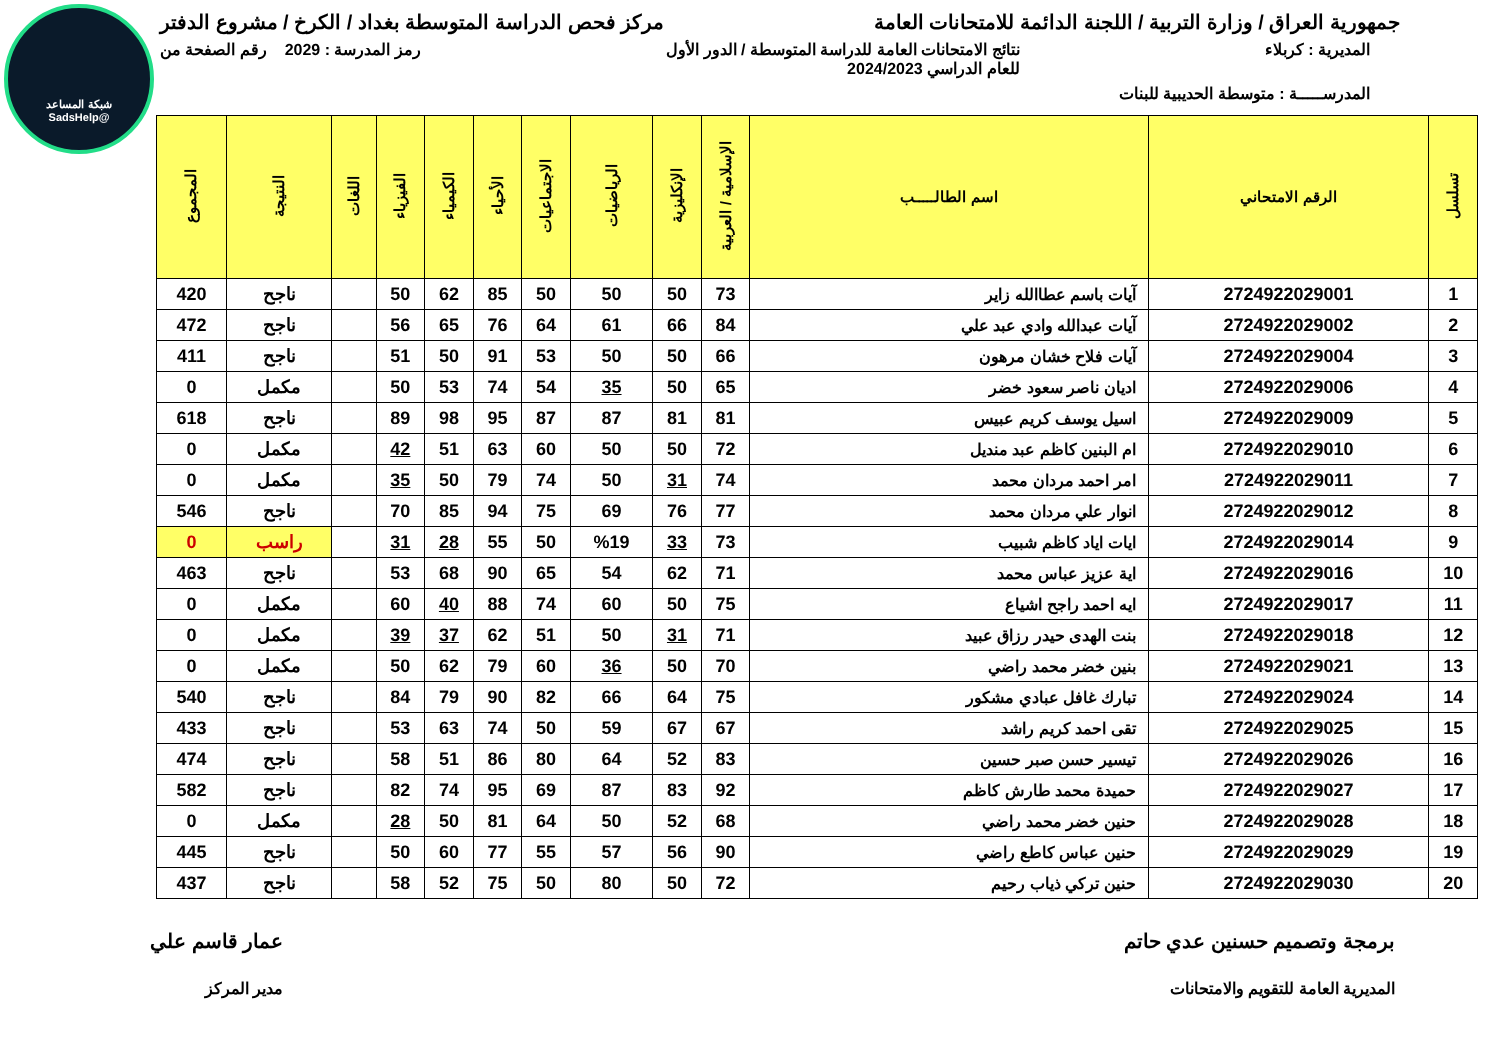شبكة المساعد
@SadsHelp
جمهورية العراق / وزارة التربية / اللجنة الدائمة للامتحانات العامة
مركز فحص الدراسة المتوسطة بغداد / الكرخ / مشروع الدفتر
المديرية : كربلاء نتائج الامتحانات العامة للدراسة المتوسطة / الدور الأول
للعام الدراسي 2024/2023
رمز المدرسة : 2029 رقم الصفحة من
المدرســـــة : متوسطة الحديبية للبنات
| تسلسل | الرقم الامتحاني | اسم الطالـــــب | الإسلامية / العربية | الإنكليزية | الرياضيات | الاجتماعيات | الأحياء | الكيمياء | الفيزياء | اللغات | النتيجة | المجموع |
| --- | --- | --- | --- | --- | --- | --- | --- | --- | --- | --- | --- | --- |
| 1 | 2724922029001 | آيات باسم عطاالله زاير | 73 | 50 | 50 | 50 | 85 | 62 | 50 | | ناجح | 420 |
| 2 | 2724922029002 | آيات عبدالله وادي عبد علي | 84 | 66 | 61 | 64 | 76 | 65 | 56 | | ناجح | 472 |
| 3 | 2724922029004 | آيات فلاح خشان مرهون | 66 | 50 | 50 | 53 | 91 | 50 | 51 | | ناجح | 411 |
| 4 | 2724922029006 | اديان ناصر سعود خضر | 65 | 50 | 35 | 54 | 74 | 53 | 50 | | مكمل | 0 |
| 5 | 2724922029009 | اسيل يوسف كريم عبيس | 81 | 81 | 87 | 87 | 95 | 98 | 89 | | ناجح | 618 |
| 6 | 2724922029010 | ام البنين كاظم عبد منديل | 72 | 50 | 50 | 60 | 63 | 51 | 42 | | مكمل | 0 |
| 7 | 2724922029011 | امر احمد مردان محمد | 74 | 31 | 50 | 74 | 79 | 50 | 35 | | مكمل | 0 |
| 8 | 2724922029012 | انوار علي مردان محمد | 77 | 76 | 69 | 75 | 94 | 85 | 70 | | ناجح | 546 |
| 9 | 2724922029014 | ايات اياد كاظم شبيب | 73 | 33 | %19 | 50 | 55 | 28 | 31 | | راسب | 0 |
| 10 | 2724922029016 | اية عزيز عباس محمد | 71 | 62 | 54 | 65 | 90 | 68 | 53 | | ناجح | 463 |
| 11 | 2724922029017 | ايه احمد راجح اشياع | 75 | 50 | 60 | 74 | 88 | 40 | 60 | | مكمل | 0 |
| 12 | 2724922029018 | بنت الهدى حيدر رزاق عبيد | 71 | 31 | 50 | 51 | 62 | 37 | 39 | | مكمل | 0 |
| 13 | 2724922029021 | بنين خضر محمد راضي | 70 | 50 | 36 | 60 | 79 | 62 | 50 | | مكمل | 0 |
| 14 | 2724922029024 | تبارك غافل عبادي مشكور | 75 | 64 | 66 | 82 | 90 | 79 | 84 | | ناجح | 540 |
| 15 | 2724922029025 | تقى احمد كريم راشد | 67 | 67 | 59 | 50 | 74 | 63 | 53 | | ناجح | 433 |
| 16 | 2724922029026 | تيسير حسن صبر حسين | 83 | 52 | 64 | 80 | 86 | 51 | 58 | | ناجح | 474 |
| 17 | 2724922029027 | حميدة محمد طارش كاظم | 92 | 83 | 87 | 69 | 95 | 74 | 82 | | ناجح | 582 |
| 18 | 2724922029028 | حنين خضر محمد راضي | 68 | 52 | 50 | 64 | 81 | 50 | 28 | | مكمل | 0 |
| 19 | 2724922029029 | حنين عباس كاطع راضي | 90 | 56 | 57 | 55 | 77 | 60 | 50 | | ناجح | 445 |
| 20 | 2724922029030 | حنين تركي ذياب رحيم | 72 | 50 | 80 | 50 | 75 | 52 | 58 | | ناجح | 437 |
برمجة وتصميم حسنين عدي حاتم
المديرية العامة للتقويم والامتحانات
عمار قاسم علي
مدير المركز